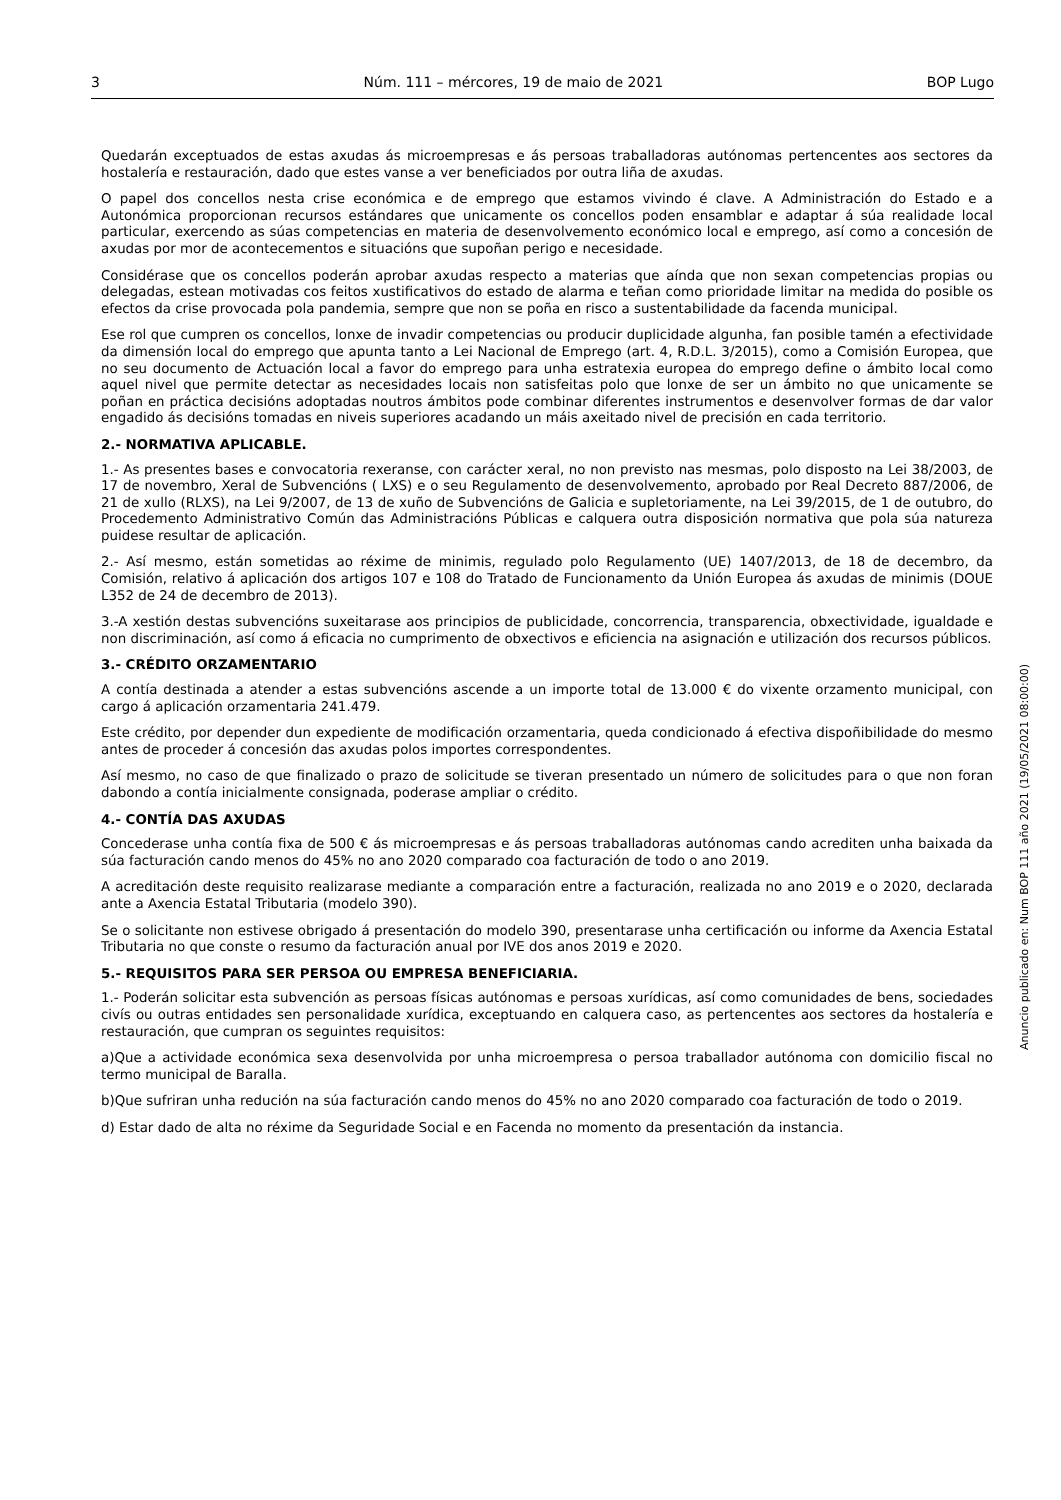3 Núm. 111 – mércores, 19 de maio de 2021 BOP Lugo
Quedarán exceptuados de estas axudas ás microempresas e ás persoas traballadoras autónomas pertencentes aos sectores da hostalería e restauración, dado que estes vanse a ver beneficiados por outra liña de axudas.
O papel dos concellos nesta crise económica e de emprego que estamos vivindo é clave. A Administración do Estado e a Autonómica proporcionan recursos estándares que unicamente os concellos poden ensamblar e adaptar á súa realidade local particular, exercendo as súas competencias en materia de desenvolvemento económico local e emprego, así como a concesión de axudas por mor de acontecementos e situacións que supoñan perigo e necesidade.
Considérase que os concellos poderán aprobar axudas respecto a materias que aínda que non sexan competencias propias ou delegadas, estean motivadas cos feitos xustificativos do estado de alarma e teñan como prioridade limitar na medida do posible os efectos da crise provocada pola pandemia, sempre que non se poña en risco a sustentabilidade da facenda municipal.
Ese rol que cumpren os concellos, lonxe de invadir competencias ou producir duplicidade algunha, fan posible tamén a efectividade da dimensión local do emprego que apunta tanto a Lei Nacional de Emprego (art. 4, R.D.L. 3/2015), como a Comisión Europea, que no seu documento de Actuación local a favor do emprego para unha estratexia europea do emprego define o ámbito local como aquel nivel que permite detectar as necesidades locais non satisfeitas polo que lonxe de ser un ámbito no que unicamente se poñan en práctica decisións adoptadas noutros ámbitos pode combinar diferentes instrumentos e desenvolver formas de dar valor engadido ás decisións tomadas en niveis superiores acadando un máis axeitado nivel de precisión en cada territorio.
2.- NORMATIVA APLICABLE.
1.- As presentes bases e convocatoria rexeranse, con carácter xeral, no non previsto nas mesmas, polo disposto na Lei 38/2003, de 17 de novembro, Xeral de Subvencións ( LXS) e o seu Regulamento de desenvolvemento, aprobado por Real Decreto 887/2006, de 21 de xullo (RLXS), na Lei 9/2007, de 13 de xuño de Subvencións de Galicia e supletoriamente, na Lei 39/2015, de 1 de outubro, do Procedemento Administrativo Común das Administracións Públicas e calquera outra disposición normativa que pola súa natureza puidese resultar de aplicación.
2.- Así mesmo, están sometidas ao réxime de minimis, regulado polo Regulamento (UE) 1407/2013, de 18 de decembro, da Comisión, relativo á aplicación dos artigos 107 e 108 do Tratado de Funcionamento da Unión Europea ás axudas de minimis (DOUE L352 de 24 de decembro de 2013).
3.-A xestión destas subvencións suxeitarase aos principios de publicidade, concorrencia, transparencia, obxectividade, igualdade e non discriminación, así como á eficacia no cumprimento de obxectivos e eficiencia na asignación e utilización dos recursos públicos.
3.- CRÉDITO ORZAMENTARIO
A contía destinada a atender a estas subvencións ascende a un importe total de 13.000 € do vixente orzamento municipal, con cargo á aplicación orzamentaria 241.479.
Este crédito, por depender dun expediente de modificación orzamentaria, queda condicionado á efectiva dispoñibilidade do mesmo antes de proceder á concesión das axudas polos importes correspondentes.
Así mesmo, no caso de que finalizado o prazo de solicitude se tiveran presentado un número de solicitudes para o que non foran dabondo a contía inicialmente consignada, poderase ampliar o crédito.
4.- CONTÍA DAS AXUDAS
Concederase unha contía fixa de 500 € ás microempresas e ás persoas traballadoras autónomas cando acrediten unha baixada da súa facturación cando menos do 45% no ano 2020 comparado coa facturación de todo o ano 2019.
A acreditación deste requisito realizarase mediante a comparación entre a facturación, realizada no ano 2019 e o 2020, declarada ante a Axencia Estatal Tributaria (modelo 390).
Se o solicitante non estivese obrigado á presentación do modelo 390, presentarase unha certificación ou informe da Axencia Estatal Tributaria no que conste o resumo da facturación anual por IVE dos anos 2019 e 2020.
5.- REQUISITOS PARA SER PERSOA OU EMPRESA BENEFICIARIA.
1.- Poderán solicitar esta subvención as persoas físicas autónomas e persoas xurídicas, así como comunidades de bens, sociedades civís ou outras entidades sen personalidade xurídica, exceptuando en calquera caso, as pertencentes aos sectores da hostalería e restauración, que cumpran os seguintes requisitos:
a)Que a actividade económica sexa desenvolvida por unha microempresa o persoa traballador autónoma con domicilio fiscal no termo municipal de Baralla.
b)Que sufriran unha redución na súa facturación cando menos do 45% no ano 2020 comparado coa facturación de todo o 2019.
d) Estar dado de alta no réxime da Seguridade Social e en Facenda no momento da presentación da instancia.
Anuncio publicado en: Num BOP 111 año 2021 (19/05/2021 08:00:00)